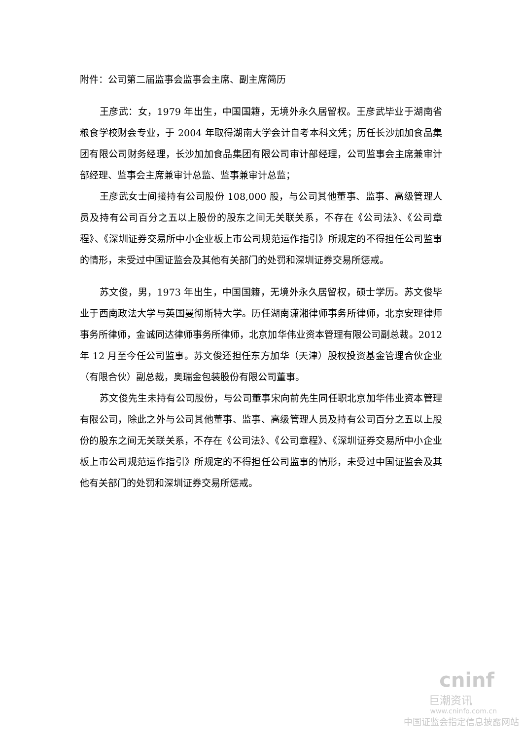附件：公司第二届监事会监事会主席、副主席简历
王彦武：女，1979 年出生，中国国籍，无境外永久居留权。王彦武毕业于湖南省粮食学校财会专业，于 2004 年取得湖南大学会计自考本科文凭；历任长沙加加食品集团有限公司财务经理，长沙加加食品集团有限公司审计部经理，公司监事会主席兼审计部经理、监事会主席兼审计总监、监事兼审计总监；
王彦武女士间接持有公司股份 108,000 股，与公司其他董事、监事、高级管理人员及持有公司百分之五以上股份的股东之间无关联关系，不存在《公司法》、《公司章程》、《深圳证券交易所中小企业板上市公司规范运作指引》所规定的不得担任公司监事的情形，未受过中国证监会及其他有关部门的处罚和深圳证券交易所惩戒。
苏文俊，男，1973 年出生，中国国籍，无境外永久居留权，硕士学历。苏文俊毕业于西南政法大学与英国曼彻斯特大学。历任湖南潇湘律师事务所律师，北京安理律师事务所律师，金诚同达律师事务所律师，北京加华伟业资本管理有限公司副总裁。2012 年 12 月至今任公司监事。苏文俊还担任东方加华（天津）股权投资基金管理合伙企业（有限合伙）副总裁，奥瑞金包装股份有限公司董事。
苏文俊先生未持有公司股份，与公司董事宋向前先生同任职北京加华伟业资本管理有限公司，除此之外与公司其他董事、监事、高级管理人员及持有公司百分之五以上股份的股东之间无关联关系，不存在《公司法》、《公司章程》、《深圳证券交易所中小企业板上市公司规范运作指引》所规定的不得担任公司监事的情形，未受过中国证监会及其他有关部门的处罚和深圳证券交易所惩戒。
cninf
巨潮资讯
www.cninfo.com.cn
中国证监会指定信息披露网站